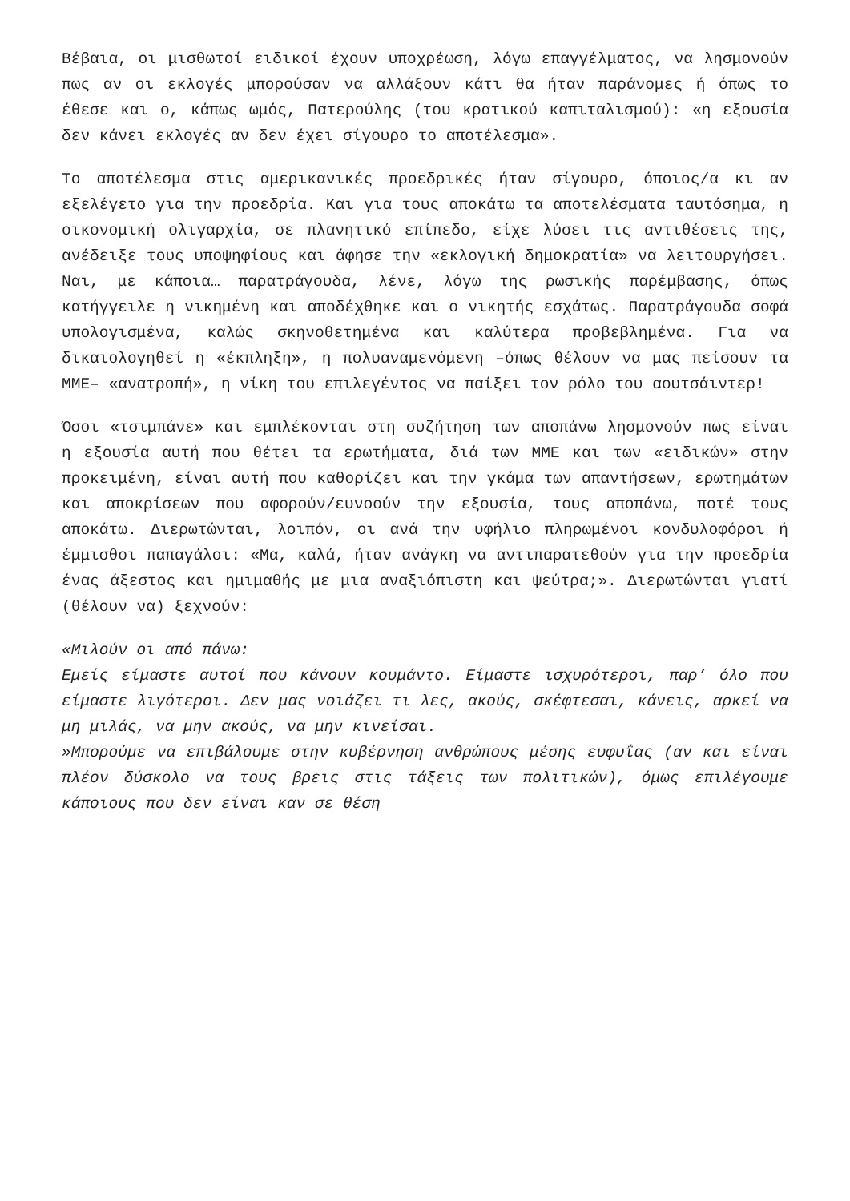Βέβαια, οι μισθωτοί ειδικοί έχουν υποχρέωση, λόγω επαγγέλματος, να λησμονούν πως αν οι εκλογές μπορούσαν να αλλάξουν κάτι θα ήταν παράνομες ή όπως το έθεσε και ο, κάπως ωμός, Πατερούλης (του κρατικού καπιταλισμού): «η εξουσία δεν κάνει εκλογές αν δεν έχει σίγουρο το αποτέλεσμα».
Το αποτέλεσμα στις αμερικανικές προεδρικές ήταν σίγουρο, όποιος/α κι αν εξελέγετο για την προεδρία. Και για τους αποκάτω τα αποτελέσματα ταυτόσημα, η οικονομική ολιγαρχία, σε πλανητικό επίπεδο, είχε λύσει τις αντιθέσεις της, ανέδειξε τους υποψηφίους και άφησε την «εκλογική δημοκρατία» να λειτουργήσει. Ναι, με κάποια… παρατράγουδα, λένε, λόγω της ρωσικής παρέμβασης, όπως κατήγγειλε η νικημένη και αποδέχθηκε και ο νικητής εσχάτως. Παρατράγουδα σοφά υπολογισμένα, καλώς σκηνοθετημένα και καλύτερα προβεβλημένα. Για να δικαιολογηθεί η «έκπληξη», η πολυαναμενόμενη –όπως θέλουν να μας πείσουν τα ΜΜΕ– «ανατροπή», η νίκη του επιλεγέντος να παίξει τον ρόλο του αουτσάιντερ!
Όσοι «τσιμπάνε» και εμπλέκονται στη συζήτηση των αποπάνω λησμονούν πως είναι η εξουσία αυτή που θέτει τα ερωτήματα, διά των ΜΜΕ και των «ειδικών» στην προκειμένη, είναι αυτή που καθορίζει και την γκάμα των απαντήσεων, ερωτημάτων και αποκρίσεων που αφορούν/ευνοούν την εξουσία, τους αποπάνω, ποτέ τους αποκάτω. Διερωτώνται, λοιπόν, οι ανά την υφήλιο πληρωμένοι κονδυλοφόροι ή έμμισθοι παπαγάλοι: «Μα, καλά, ήταν ανάγκη να αντιπαρατεθούν για την προεδρία ένας άξεστος και ημιμαθής με μια αναξιόπιστη και ψεύτρα;». Διερωτώνται γιατί (θέλουν να) ξεχνούν:
«Μιλούν οι από πάνω:
Εμείς είμαστε αυτοί που κάνουν κουμάντο. Είμαστε ισχυρότεροι, παρ’ όλο που είμαστε λιγότεροι. Δεν μας νοιάζει τι λες, ακούς, σκέφτεσαι, κάνεις, αρκεί να μη μιλάς, να μην ακούς, να μην κινείσαι.
»Μπορούμε να επιβάλουμε στην κυβέρνηση ανθρώπους μέσης ευφυΐας (αν και είναι πλέον δύσκολο να τους βρεις στις τάξεις των πολιτικών), όμως επιλέγουμε κάποιους που δεν είναι καν σε θέση